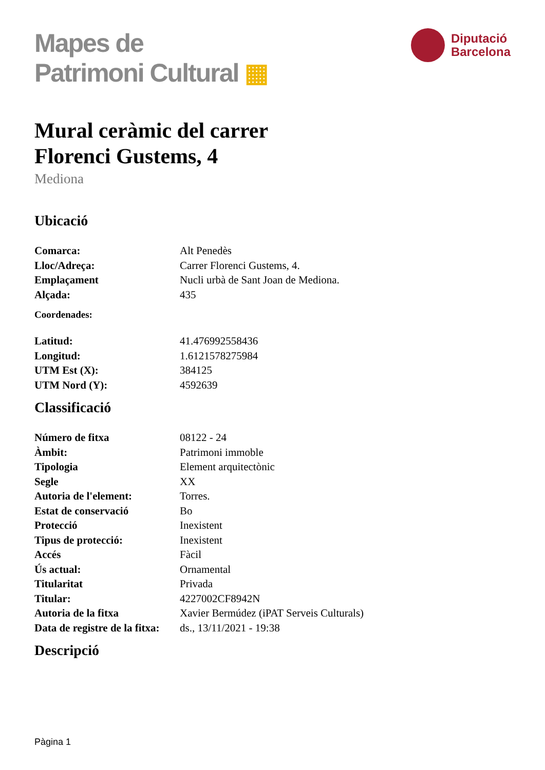Mapes de
Patrimoni Cultural ▦
Diputació
Barcelona
Mural ceràmic del carrer
Florenci Gustems, 4
Mediona
Ubicació
| Comarca: | Alt Penedès |
| Lloc/Adreça: | Carrer Florenci Gustems, 4. |
| Emplaçament | Nucli urbà de Sant Joan de Mediona. |
| Alçada: | 435 |
Coordenades:
| Latitud: | 41.476992558436 |
| Longitud: | 1.6121578275984 |
| UTM Est (X): | 384125 |
| UTM Nord (Y): | 4592639 |
Classificació
| Número de fitxa | 08122 - 24 |
| Àmbit: | Patrimoni immoble |
| Tipologia | Element arquitectònic |
| Segle | XX |
| Autoria de l'element: | Torres. |
| Estat de conservació | Bo |
| Protecció | Inexistent |
| Tipus de protecció: | Inexistent |
| Accés | Fàcil |
| Ús actual: | Ornamental |
| Titularitat | Privada |
| Titular: | 4227002CF8942N |
| Autoria de la fitxa | Xavier Bermúdez (iPAT Serveis Culturals) |
| Data de registre de la fitxa: | ds., 13/11/2021 - 19:38 |
Descripció
Pàgina 1